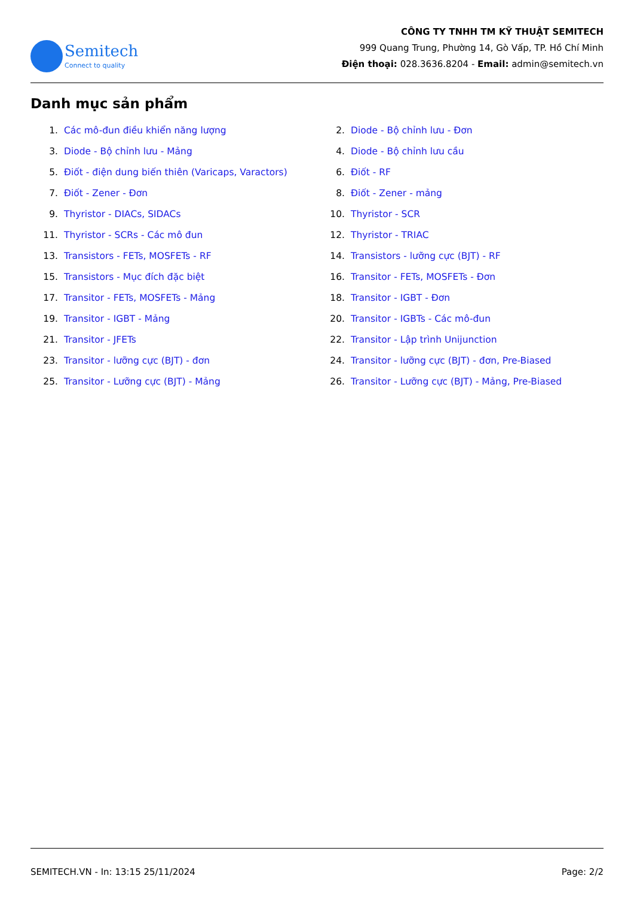Semitech
Connect to quality
CÔNG TY TNHH TM KỸ THUẬT SEMITECH
999 Quang Trung, Phường 14, Gò Vấp, TP. Hồ Chí Minh
Điện thoại: 028.3636.8204 - Email: admin@semitech.vn
Danh mục sản phẩm
1. Các mô-đun điều khiển năng lượng
2. Diode - Bộ chỉnh lưu - Đơn
3. Diode - Bộ chỉnh lưu - Mảng
4. Diode - Bộ chỉnh lưu cầu
5. Điốt - điện dung biến thiên (Varicaps, Varactors)
6. Điốt - RF
7. Điốt - Zener - Đơn
8. Điốt - Zener - mảng
9. Thyristor - DIACs, SIDACs
10. Thyristor - SCR
11. Thyristor - SCRs - Các mô đun
12. Thyristor - TRIAC
13. Transistors - FETs, MOSFETs - RF
14. Transistors - lưỡng cực (BJT) - RF
15. Transistors - Mục đích đặc biệt
16. Transitor - FETs, MOSFETs - Đơn
17. Transitor - FETs, MOSFETs - Mảng
18. Transitor - IGBT - Đơn
19. Transitor - IGBT - Mảng
20. Transitor - IGBTs - Các mô-đun
21. Transitor - JFETs
22. Transitor - Lập trình Unijunction
23. Transitor - lưỡng cực (BJT) - đơn
24. Transitor - lưỡng cực (BJT) - đơn, Pre-Biased
25. Transitor - Lưỡng cực (BJT) - Mảng
26. Transitor - Lưỡng cực (BJT) - Mảng, Pre-Biased
SEMITECH.VN - In: 13:15 25/11/2024 Page: 2/2